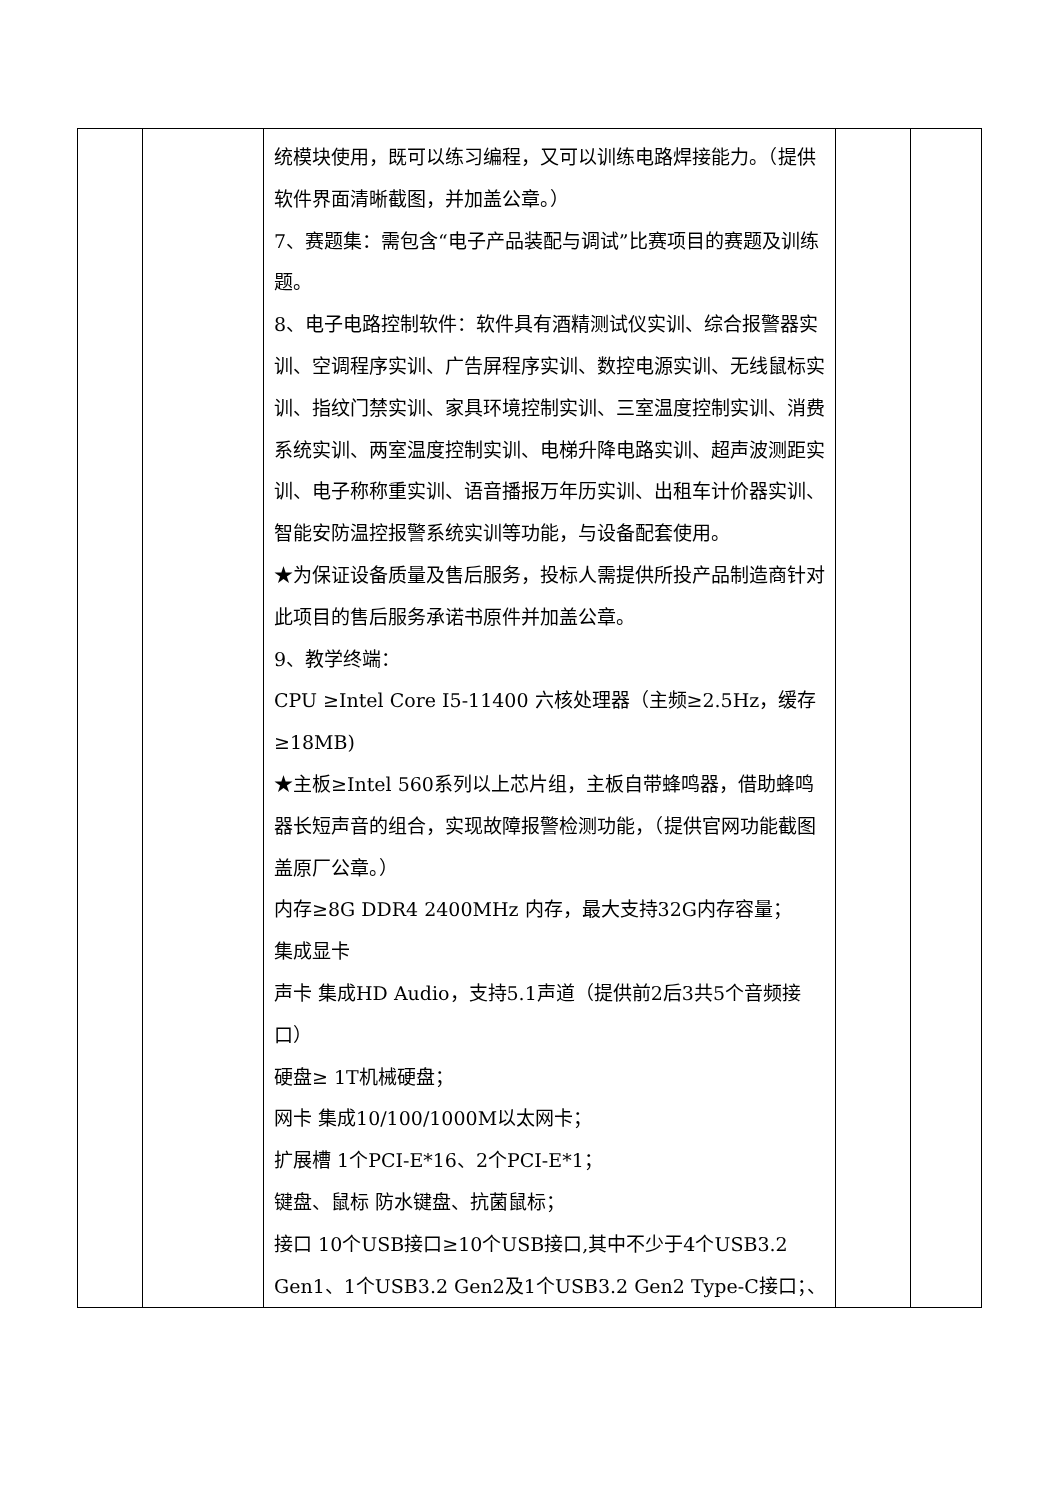| | | 统模块使用，既可以练习编程，又可以训练电路焊接能力。（提供软件界面清晰截图，并加盖公章。） 7、赛题集：需包含“电子产品装配与调试”比赛项目的赛题及训练题。 8、电子电路控制软件：软件具有酒精测试仪实训、综合报警器实训、空调程序实训、广告屏程序实训、数控电源实训、无线鼠标实训、指纹门禁实训、家具环境控制实训、三室温度控制实训、消费系统实训、两室温度控制实训、电梯升降电路实训、超声波测距实训、电子称称重实训、语音播报万年历实训、出租车计价器实训、智能安防温控报警系统实训等功能，与设备配套使用。 ★为保证设备质量及售后服务，投标人需提供所投产品制造商针对此项目的售后服务承诺书原件并加盖公章。 9、教学终端： CPU ≥Intel Core I5-11400 六核处理器（主频≥2.5Hz，缓存≥18MB) ★主板≥Intel 560系列以上芯片组，主板自带蜂鸣器，借助蜂鸣器长短声音的组合，实现故障报警检测功能，（提供官网功能截图盖原厂公章。） 内存≥8G DDR4 2400MHz 内存，最大支持32G内存容量； 集成显卡 声卡 集成HD Audio，支持5.1声道（提供前2后3共5个音频接口） 硬盘≥ 1T机械硬盘； 网卡 集成10/100/1000M以太网卡； 扩展槽 1个PCI-E*16、2个PCI-E*1； 键盘、鼠标 防水键盘、抗菌鼠标； 接口 10个USB接口≥10个USB接口,其中不少于4个USB3.2 Gen1、1个USB3.2 Gen2及1个USB3.2 Gen2 Type-C接口；、 | | |